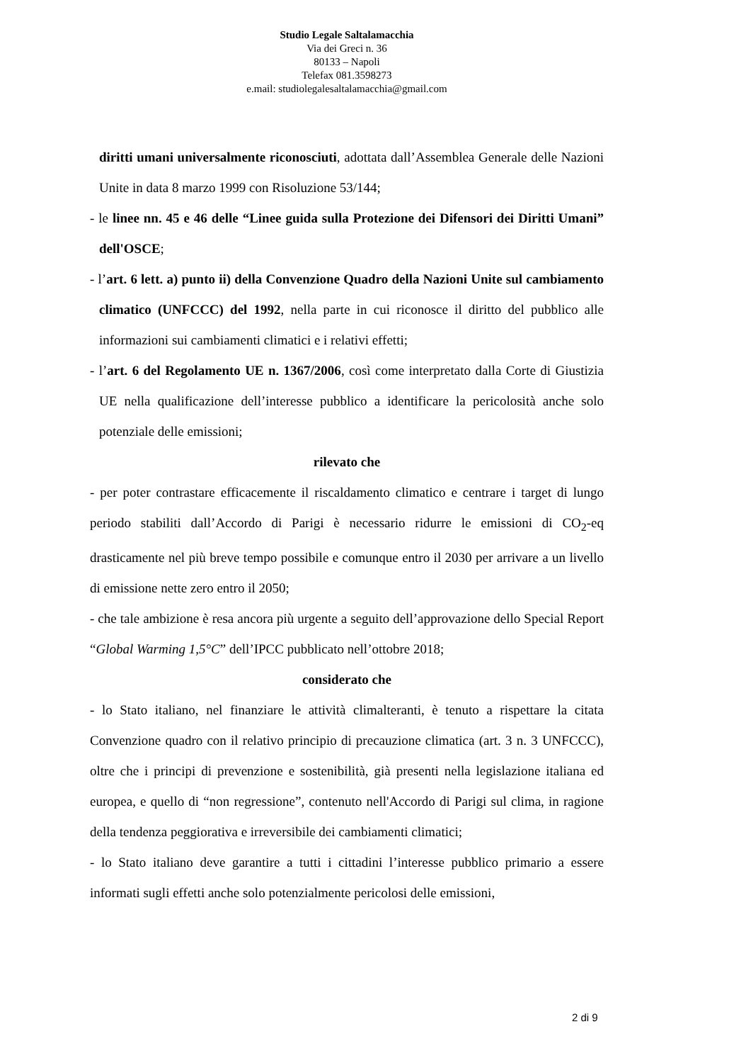Studio Legale Saltalamacchia
Via dei Greci n. 36
80133 – Napoli
Telefax 081.3598273
e.mail: studiolegalesaltalamacchia@gmail.com
diritti umani universalmente riconosciuti, adottata dall’Assemblea Generale delle Nazioni Unite in data 8 marzo 1999 con Risoluzione 53/144;
- le linee nn. 45 e 46 delle “Linee guida sulla Protezione dei Difensori dei Diritti Umani” dell'OSCE;
- l’art. 6 lett. a) punto ii) della Convenzione Quadro della Nazioni Unite sul cambiamento climatico (UNFCCC) del 1992, nella parte in cui riconosce il diritto del pubblico alle informazioni sui cambiamenti climatici e i relativi effetti;
- l’art. 6 del Regolamento UE n. 1367/2006, così come interpretato dalla Corte di Giustizia UE nella qualificazione dell’interesse pubblico a identificare la pericolosità anche solo potenziale delle emissioni;
rilevato che
- per poter contrastare efficacemente il riscaldamento climatico e centrare i target di lungo periodo stabiliti dall’Accordo di Parigi è necessario ridurre le emissioni di CO<sub>2</sub>-eq drasticamente nel più breve tempo possibile e comunque entro il 2030 per arrivare a un livello di emissione nette zero entro il 2050;
- che tale ambizione è resa ancora più urgente a seguito dell’approvazione dello Special Report “Global Warming 1,5°C” dell’IPCC pubblicato nell’ottobre 2018;
considerato che
- lo Stato italiano, nel finanziare le attività climalteranti, è tenuto a rispettare la citata Convenzione quadro con il relativo principio di precauzione climatica (art. 3 n. 3 UNFCCC), oltre che i principi di prevenzione e sostenibilità, già presenti nella legislazione italiana ed europea, e quello di “non regressione”, contenuto nell'Accordo di Parigi sul clima, in ragione della tendenza peggiorativa e irreversibile dei cambiamenti climatici;
- lo Stato italiano deve garantire a tutti i cittadini l’interesse pubblico primario a essere informati sugli effetti anche solo potenzialmente pericolosi delle emissioni,
2 di 9